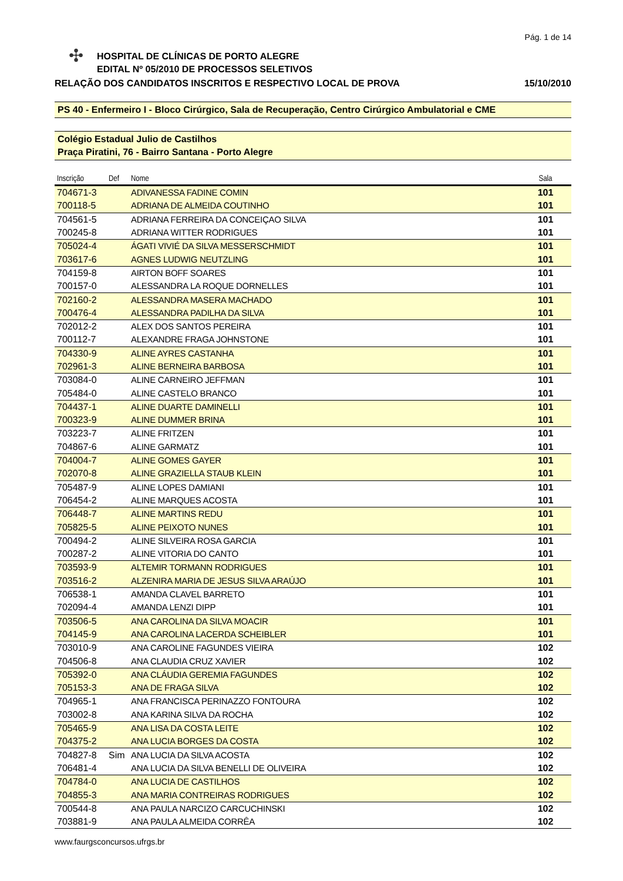Pág. 1 de 14
✣
HOSPITAL DE CLÍNICAS DE PORTO ALEGRE
EDITAL Nº 05/2010 DE PROCESSOS SELETIVOS
RELAÇÃO DOS CANDIDATOS INSCRITOS E RESPECTIVO LOCAL DE PROVA 15/10/2010
PS 40 - Enfermeiro I - Bloco Cirúrgico, Sala de Recuperação, Centro Cirúrgico Ambulatorial e CME
Colégio Estadual Julio de Castilhos
Praça Piratini, 76 - Bairro Santana - Porto Alegre
| Inscrição | Def | Nome | Sala |
| --- | --- | --- | --- |
| 704671-3 | | ADIVANESSA FADINE COMIN | 101 |
| 700118-5 | | ADRIANA DE ALMEIDA COUTINHO | 101 |
| 704561-5 | | ADRIANA FERREIRA DA CONCEIÇAO SILVA | 101 |
| 700245-8 | | ADRIANA WITTER RODRIGUES | 101 |
| 705024-4 | | ÁGATI VIVIÉ DA SILVA MESSERSCHMIDT | 101 |
| 703617-6 | | AGNES LUDWIG NEUTZLING | 101 |
| 704159-8 | | AIRTON BOFF SOARES | 101 |
| 700157-0 | | ALESSANDRA LA ROQUE DORNELLES | 101 |
| 702160-2 | | ALESSANDRA MASERA MACHADO | 101 |
| 700476-4 | | ALESSANDRA PADILHA DA SILVA | 101 |
| 702012-2 | | ALEX DOS SANTOS PEREIRA | 101 |
| 700112-7 | | ALEXANDRE FRAGA JOHNSTONE | 101 |
| 704330-9 | | ALINE AYRES CASTANHA | 101 |
| 702961-3 | | ALINE BERNEIRA BARBOSA | 101 |
| 703084-0 | | ALINE CARNEIRO JEFFMAN | 101 |
| 705484-0 | | ALINE CASTELO BRANCO | 101 |
| 704437-1 | | ALINE DUARTE DAMINELLI | 101 |
| 700323-9 | | ALINE DUMMER BRINA | 101 |
| 703223-7 | | ALINE FRITZEN | 101 |
| 704867-6 | | ALINE GARMATZ | 101 |
| 704004-7 | | ALINE GOMES GAYER | 101 |
| 702070-8 | | ALINE GRAZIELLA STAUB KLEIN | 101 |
| 705487-9 | | ALINE LOPES DAMIANI | 101 |
| 706454-2 | | ALINE MARQUES ACOSTA | 101 |
| 706448-7 | | ALINE MARTINS REDU | 101 |
| 705825-5 | | ALINE PEIXOTO NUNES | 101 |
| 700494-2 | | ALINE SILVEIRA ROSA GARCIA | 101 |
| 700287-2 | | ALINE VITORIA DO CANTO | 101 |
| 703593-9 | | ALTEMIR TORMANN RODRIGUES | 101 |
| 703516-2 | | ALZENIRA MARIA DE JESUS SILVA ARAÚJO | 101 |
| 706538-1 | | AMANDA CLAVEL BARRETO | 101 |
| 702094-4 | | AMANDA LENZI DIPP | 101 |
| 703506-5 | | ANA CAROLINA DA SILVA MOACIR | 101 |
| 704145-9 | | ANA CAROLINA LACERDA SCHEIBLER | 101 |
| 703010-9 | | ANA CAROLINE FAGUNDES VIEIRA | 102 |
| 704506-8 | | ANA CLAUDIA CRUZ XAVIER | 102 |
| 705392-0 | | ANA CLÁUDIA GEREMIA FAGUNDES | 102 |
| 705153-3 | | ANA DE FRAGA SILVA | 102 |
| 704965-1 | | ANA FRANCISCA PERINAZZO FONTOURA | 102 |
| 703002-8 | | ANA KARINA SILVA DA ROCHA | 102 |
| 705465-9 | | ANA LISA DA COSTA LEITE | 102 |
| 704375-2 | | ANA LUCIA BORGES DA COSTA | 102 |
| 704827-8 | Sim | ANA LUCIA DA SILVA ACOSTA | 102 |
| 706481-4 | | ANA LUCIA DA SILVA BENELLI DE OLIVEIRA | 102 |
| 704784-0 | | ANA LUCIA DE CASTILHOS | 102 |
| 704855-3 | | ANA MARIA CONTREIRAS RODRIGUES | 102 |
| 700544-8 | | ANA PAULA NARCIZO CARCUCHINSKI | 102 |
| 703881-9 | | ANA PAULA ALMEIDA CORRÊA | 102 |
www.faurgsconcursos.ufrgs.br